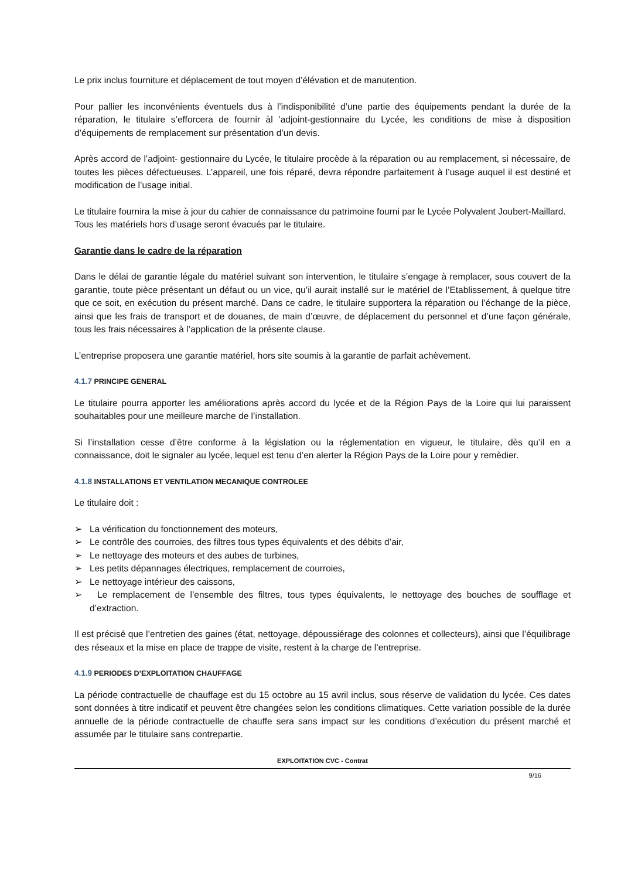Le prix inclus fourniture et déplacement de tout moyen d’élévation et de manutention.
Pour pallier les inconvénients éventuels dus à l’indisponibilité d’une partie des équipements pendant la durée de la réparation, le titulaire s’efforcera de fournir àl ’adjoint-gestionnaire du Lycée, les conditions de mise à disposition d’équipements de remplacement sur présentation d’un devis.
Après accord de l’adjoint- gestionnaire du Lycée, le titulaire procède à la réparation ou au remplacement, si nécessaire, de toutes les pièces défectueuses. L’appareil, une fois réparé, devra répondre parfaitement à l’usage auquel il est destiné et modification de l’usage initial.
Le titulaire fournira la mise à jour du cahier de connaissance du patrimoine fourni par le Lycée Polyvalent Joubert-Maillard.
Tous les matériels hors d’usage seront évacués par le titulaire.
Garantie dans le cadre de la réparation
Dans le délai de garantie légale du matériel suivant son intervention, le titulaire s’engage à remplacer, sous couvert de la garantie, toute pièce présentant un défaut ou un vice, qu’il aurait installé sur le matériel de l’Etablissement, à quelque titre que ce soit, en exécution du présent marché. Dans ce cadre, le titulaire supportera la réparation ou l’échange de la pièce, ainsi que les frais de transport et de douanes, de main d’œuvre, de déplacement du personnel et d’une façon générale, tous les frais nécessaires à l’application de la présente clause.
L’entreprise proposera une garantie matériel, hors site soumis à la garantie de parfait achèvement.
4.1.7 PRINCIPE GENERAL
Le titulaire pourra apporter les améliorations après accord du lycée et de la Région Pays de la Loire qui lui paraissent souhaitables pour une meilleure marche de l’installation.
Si l’installation cesse d’être conforme à la législation ou la réglementation en vigueur, le titulaire, dès qu’il en a connaissance, doit le signaler au lycée, lequel est tenu d’en alerter la Région Pays de la Loire pour y remèdier.
4.1.8 INSTALLATIONS ET VENTILATION MECANIQUE CONTROLEE
Le titulaire doit :
➢ La vérification du fonctionnement des moteurs,
➢ Le contrôle des courroies, des filtres tous types équivalents et des débits d’air,
➢ Le nettoyage des moteurs et des aubes de turbines,
➢ Les petits dépannages électriques, remplacement de courroies,
➢ Le nettoyage intérieur des caissons,
➢ Le remplacement de l’ensemble des filtres, tous types équivalents, le nettoyage des bouches de soufflage et d’extraction.
Il est précisé que l’entretien des gaines (état, nettoyage, dépoussiérage des colonnes et collecteurs), ainsi que l’équilibrage des réseaux et la mise en place de trappe de visite, restent à la charge de l’entreprise.
4.1.9 PERIODES D’EXPLOITATION CHAUFFAGE
La période contractuelle de chauffage est du 15 octobre au 15 avril inclus, sous réserve de validation du lycée. Ces dates sont données à titre indicatif et peuvent être changées selon les conditions climatiques. Cette variation possible de la durée annuelle de la période contractuelle de chauffe sera sans impact sur les conditions d’exécution du présent marché et assumée par le titulaire sans contrepartie.
EXPLOITATION CVC - Contrat
9/16